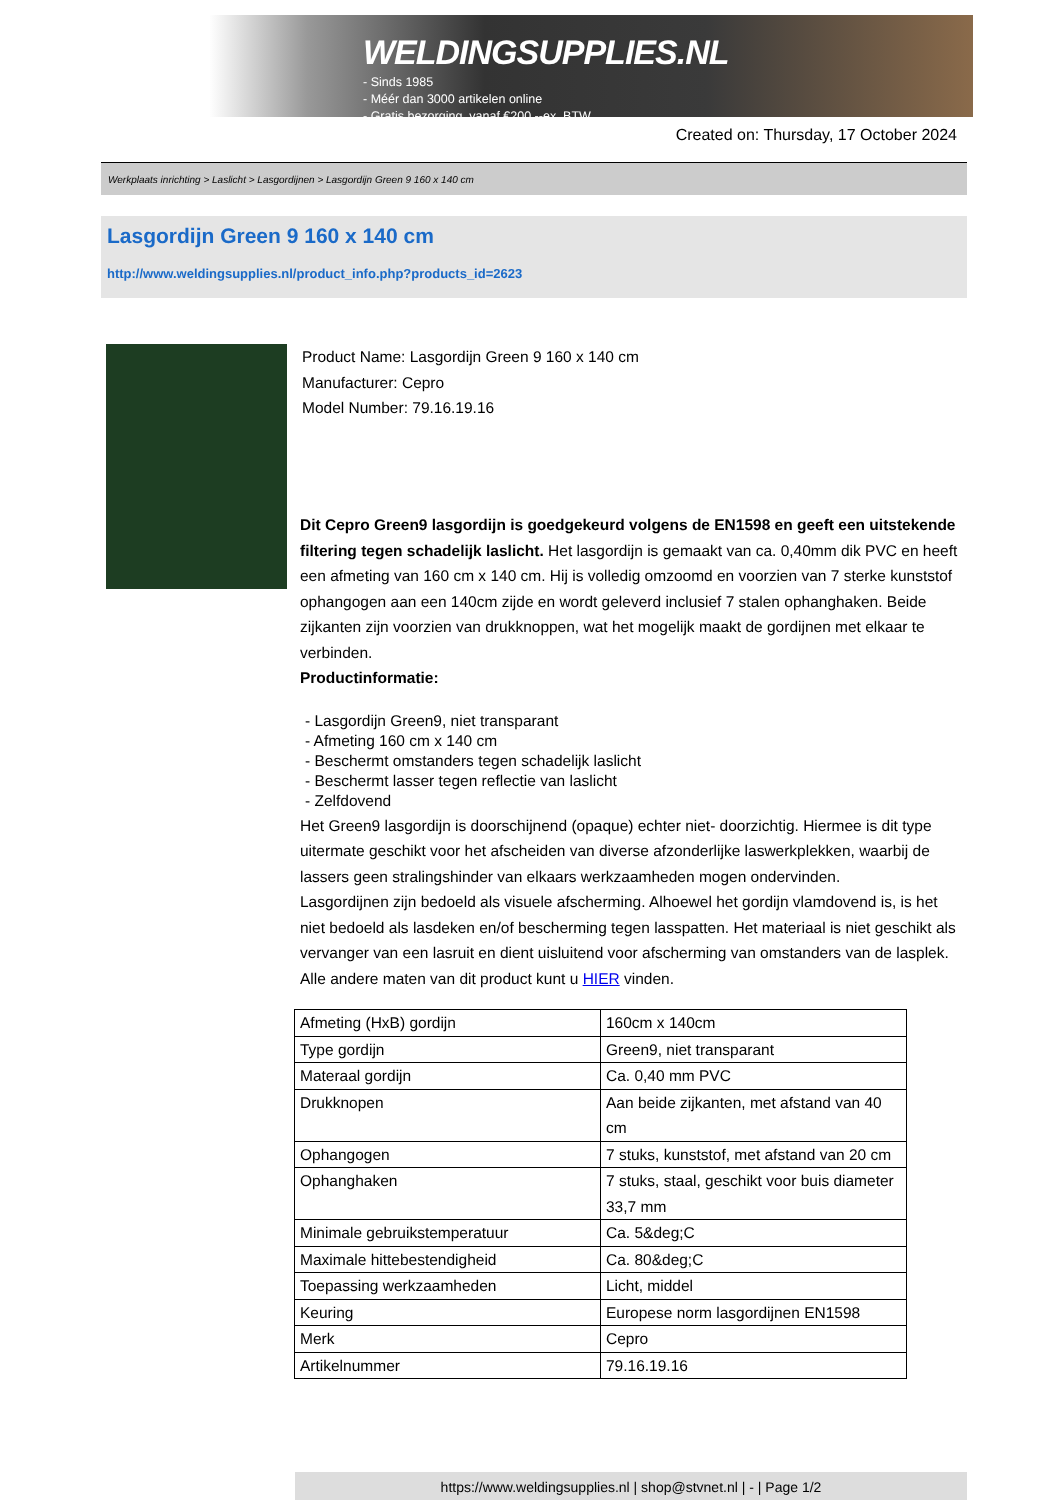WELDINGSUPPLIES.NL
- Sinds 1985
- Méér dan 3000 artikelen online
- Gratis bezorging, vanaf €200,--ex. BTW
Created on: Thursday, 17 October 2024
Werkplaats inrichting > Laslicht > Lasgordijnen > Lasgordijn Green 9 160 x 140 cm
Lasgordijn Green 9 160 x 140 cm
http://www.weldingsupplies.nl/product_info.php?products_id=2623
Product Name: Lasgordijn Green 9 160 x 140 cm
Manufacturer: Cepro
Model Number: 79.16.19.16
Dit Cepro Green9 lasgordijn is goedgekeurd volgens de EN1598 en geeft een uitstekende filtering tegen schadelijk laslicht. Het lasgordijn is gemaakt van ca. 0,40mm dik PVC en heeft een afmeting van 160 cm x 140 cm. Hij is volledig omzoomd en voorzien van 7 sterke kunststof ophangogen aan een 140cm zijde en wordt geleverd inclusief 7 stalen ophanghaken. Beide zijkanten zijn voorzien van drukknoppen, wat het mogelijk maakt de gordijnen met elkaar te verbinden.
Productinformatie:
- Lasgordijn Green9, niet transparant
- Afmeting 160 cm x 140 cm
- Beschermt omstanders tegen schadelijk laslicht
- Beschermt lasser tegen reflectie van laslicht
- Zelfdovend
Het Green9 lasgordijn is doorschijnend (opaque) echter niet- doorzichtig. Hiermee is dit type uitermate geschikt voor het afscheiden van diverse afzonderlijke laswerkplekken, waarbij de lassers geen stralingshinder van elkaars werkzaamheden mogen ondervinden.
Lasgordijnen zijn bedoeld als visuele afscherming. Alhoewel het gordijn vlamdovend is, is het niet bedoeld als lasdeken en/of bescherming tegen lasspatten. Het materiaal is niet geschikt als vervanger van een lasruit en dient uisluitend voor afscherming van omstanders van de lasplek.
Alle andere maten van dit product kunt u HIER vinden.
| Afmeting (HxB) gordijn | 160cm x 140cm |
| Type gordijn | Green9, niet transparant |
| Materaal gordijn | Ca. 0,40 mm PVC |
| Drukknopen | Aan beide zijkanten, met afstand van 40 cm |
| Ophangogen | 7 stuks, kunststof, met afstand van 20 cm |
| Ophanghaken | 7 stuks, staal, geschikt voor buis diameter 33,7 mm |
| Minimale gebruikstemperatuur | Ca. 5&deg;C |
| Maximale hittebestendigheid | Ca. 80&deg;C |
| Toepassing werkzaamheden | Licht, middel |
| Keuring | Europese norm lasgordijnen EN1598 |
| Merk | Cepro |
| Artikelnummer | 79.16.19.16 |
https://www.weldingsupplies.nl | shop@stvnet.nl | - | Page 1/2